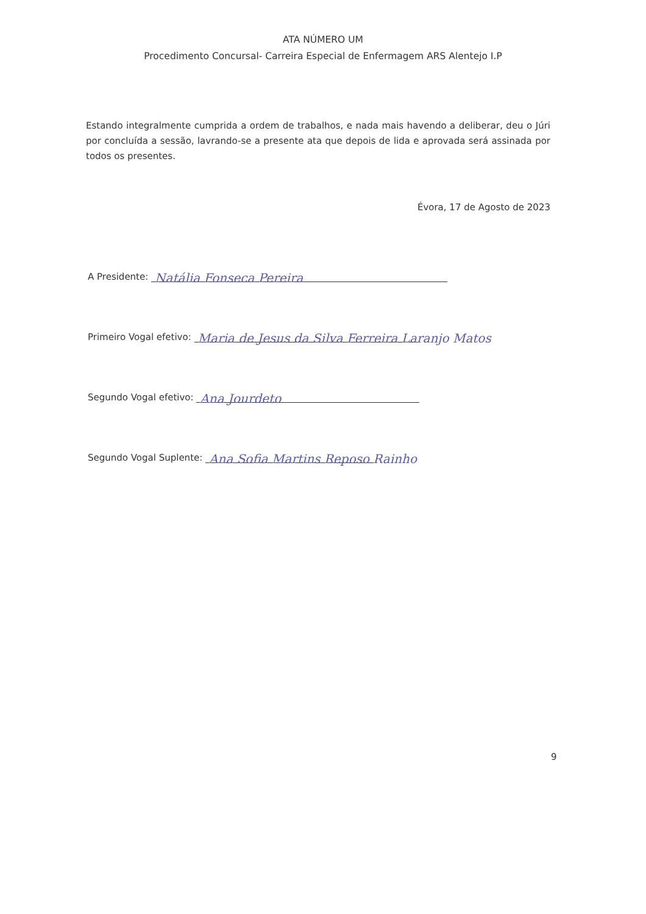ATA NÚMERO UM
Procedimento Concursal- Carreira Especial de Enfermagem ARS Alentejo I.P
Estando integralmente cumprida a ordem de trabalhos, e nada mais havendo a deliberar, deu o Júri por concluída a sessão, lavrando-se a presente ata que depois de lida e aprovada será assinada por todos os presentes.
Évora, 17 de Agosto de 2023
A Presidente: Natália Fonseca Pereira
Primeiro Vogal efetivo: Maria de Jesus da Silva Ferreira Laranjo Matos
Segundo Vogal efetivo: Ana Jourdeto
Segundo Vogal Suplente: Ana Sofia Martins Reposo Rainho
9